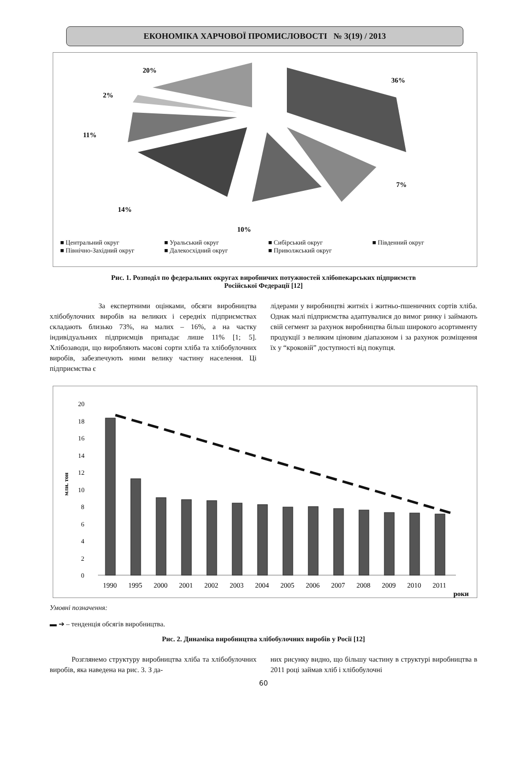ЕКОНОМІКА ХАРЧОВОЇ ПРОМИСЛОВОСТІ № 3(19) / 2013
36%
7%
10%
14%
11%
2%
20%
■ Центральний округ
■ Північно-Західний округ
■ Уральський округ
■ Далекосхідний округ
■ Сибірський округ
■ Приволжський округ
■ Південний округ
Рис. 1. Розподіл по федеральних округах виробничих потужностей хлібопекарських підприємств
Російської Федерації [12]
За експертними оцінками, обсяги виробництва хлібобулочних виробів на великих і середніх підприємствах складають близько 73%, на малих – 16%, а на частку індивідуальних підприємців припадає лише 11% [1; 5]. Хлібозаводи, що виробляють масові сорти хліба та хлібобулочних виробів, забезпечують ними велику частину населення. Ці підприємства є
лідерами у виробництві житніх і житньо-пшеничних сортів хліба. Однак малі підприємства адаптувалися до вимог ринку і займають свій сегмент за рахунок виробництва більш широкого асортименту продукції з великим ціновим діапазоном і за рахунок розміщення їх у “кроковій” доступності від покупця.
млн. тон
20
18
16
14
12
10
8
6
4
2
0
1990
1995
2000
2001
2002
2003
2004
2005
2006
2007
2008
2009
2010
2011
роки
Умовні позначення:
▬ ➔ – тенденція обсягів виробництва.
Рис. 2. Динаміка виробництва хлібобулочних виробів у Росії [12]
Розглянемо структуру виробництва хліба та хлібобулочних виробів, яка наведена на рис. 3. З да-
них рисунку видно, що більшу частину в структурі виробництва в 2011 році займав хліб і хлібобулочні
60